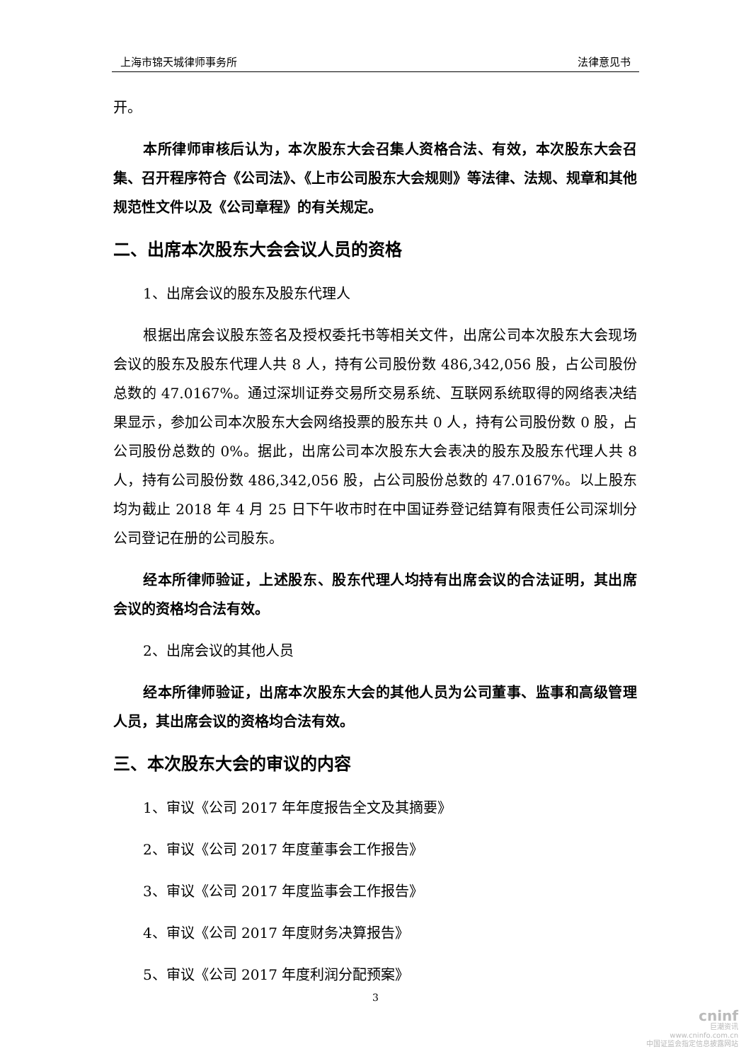上海市锦天城律师事务所 法律意见书
开。
本所律师审核后认为，本次股东大会召集人资格合法、有效，本次股东大会召集、召开程序符合《公司法》、《上市公司股东大会规则》等法律、法规、规章和其他规范性文件以及《公司章程》的有关规定。
二、出席本次股东大会会议人员的资格
1、出席会议的股东及股东代理人
根据出席会议股东签名及授权委托书等相关文件，出席公司本次股东大会现场会议的股东及股东代理人共 8 人，持有公司股份数 486,342,056 股，占公司股份总数的 47.0167%。通过深圳证券交易所交易系统、互联网系统取得的网络表决结果显示，参加公司本次股东大会网络投票的股东共 0 人，持有公司股份数 0 股，占公司股份总数的 0%。据此，出席公司本次股东大会表决的股东及股东代理人共 8 人，持有公司股份数 486,342,056 股，占公司股份总数的 47.0167%。以上股东均为截止 2018 年 4 月 25 日下午收市时在中国证券登记结算有限责任公司深圳分公司登记在册的公司股东。
经本所律师验证，上述股东、股东代理人均持有出席会议的合法证明，其出席会议的资格均合法有效。
2、出席会议的其他人员
经本所律师验证，出席本次股东大会的其他人员为公司董事、监事和高级管理人员，其出席会议的资格均合法有效。
三、本次股东大会的审议的内容
1、审议《公司 2017 年年度报告全文及其摘要》
2、审议《公司 2017 年度董事会工作报告》
3、审议《公司 2017 年度监事会工作报告》
4、审议《公司 2017 年度财务决算报告》
5、审议《公司 2017 年度利润分配预案》
3
cninf
巨潮资讯
www.cninfo.com.cn
中国证监会指定信息披露网站